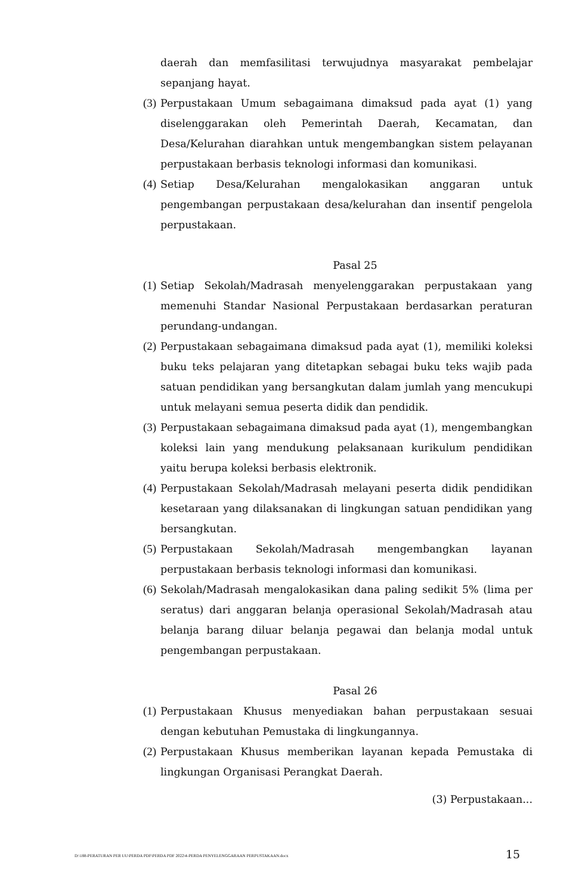daerah dan memfasilitasi terwujudnya masyarakat pembelajar sepanjang hayat.
(3) Perpustakaan Umum sebagaimana dimaksud pada ayat (1) yang diselenggarakan oleh Pemerintah Daerah, Kecamatan, dan Desa/Kelurahan diarahkan untuk mengembangkan sistem pelayanan perpustakaan berbasis teknologi informasi dan komunikasi.
(4) Setiap Desa/Kelurahan mengalokasikan anggaran untuk pengembangan perpustakaan desa/kelurahan dan insentif pengelola perpustakaan.
Pasal 25
(1) Setiap Sekolah/Madrasah menyelenggarakan perpustakaan yang memenuhi Standar Nasional Perpustakaan berdasarkan peraturan perundang-undangan.
(2) Perpustakaan sebagaimana dimaksud pada ayat (1), memiliki koleksi buku teks pelajaran yang ditetapkan sebagai buku teks wajib pada satuan pendidikan yang bersangkutan dalam jumlah yang mencukupi untuk melayani semua peserta didik dan pendidik.
(3) Perpustakaan sebagaimana dimaksud pada ayat (1), mengembangkan koleksi lain yang mendukung pelaksanaan kurikulum pendidikan yaitu berupa koleksi berbasis elektronik.
(4) Perpustakaan Sekolah/Madrasah melayani peserta didik pendidikan kesetaraan yang dilaksanakan di lingkungan satuan pendidikan yang bersangkutan.
(5) Perpustakaan Sekolah/Madrasah mengembangkan layanan perpustakaan berbasis teknologi informasi dan komunikasi.
(6) Sekolah/Madrasah mengalokasikan dana paling sedikit 5% (lima per seratus) dari anggaran belanja operasional Sekolah/Madrasah atau belanja barang diluar belanja pegawai dan belanja modal untuk pengembangan perpustakaan.
Pasal 26
(1) Perpustakaan Khusus menyediakan bahan perpustakaan sesuai dengan kebutuhan Pemustaka di lingkungannya.
(2) Perpustakaan Khusus memberikan layanan kepada Pemustaka di lingkungan Organisasi Perangkat Daerah.
(3) Perpustakaan...
D:\188-PERATURAN PER UU\PERDA PDF\PERDA PDF 2022\4-PERDA PENYELENGGARAAN PERPUSTAKAAN.docx
15